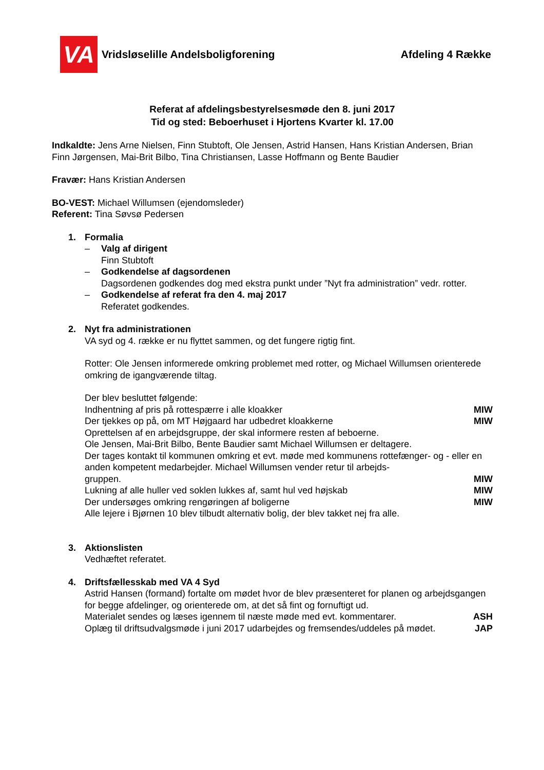VA
Vridsløselille Andelsboligforening
Afdeling 4 Række
Referat af afdelingsbestyrelsesmøde den 8. juni 2017
Tid og sted: Beboerhuset i Hjortens Kvarter kl. 17.00
Indkaldte: Jens Arne Nielsen, Finn Stubtoft, Ole Jensen, Astrid Hansen, Hans Kristian Andersen, Brian Finn Jørgensen, Mai-Brit Bilbo, Tina Christiansen, Lasse Hoffmann og Bente Baudier
Fravær: Hans Kristian Andersen
BO-VEST: Michael Willumsen (ejendomsleder)
Referent: Tina Søvsø Pedersen
1. Formalia
– Valg af dirigent
Finn Stubtoft
– Godkendelse af dagsordenen
Dagsordenen godkendes dog med ekstra punkt under ”Nyt fra administration” vedr. rotter.
– Godkendelse af referat fra den 4. maj 2017
Referatet godkendes.
2. Nyt fra administrationen
VA syd og 4. række er nu flyttet sammen, og det fungere rigtig fint.
Rotter: Ole Jensen informerede omkring problemet med rotter, og Michael Willumsen orienterede omkring de igangværende tiltag.
Der blev besluttet følgende:
Indhentning af pris på rottespærre i alle kloakker MIW
Der tjekkes op på, om MT Højgaard har udbedret kloakkerne MIW
Oprettelsen af en arbejdsgruppe, der skal informere resten af beboerne.
Ole Jensen, Mai-Brit Bilbo, Bente Baudier samt Michael Willumsen er deltagere.
Der tages kontakt til kommunen omkring et evt. møde med kommunens rottefænger- og - eller en anden kompetent medarbejder. Michael Willumsen vender retur til arbejds-
gruppen. MIW
Lukning af alle huller ved soklen lukkes af, samt hul ved højskab MIW
Der undersøges omkring rengøringen af boligerne MIW
Alle lejere i Bjørnen 10 blev tilbudt alternativ bolig, der blev takket nej fra alle.
3. Aktionslisten
Vedhæftet referatet.
4. Driftsfællesskab med VA 4 Syd
Astrid Hansen (formand) fortalte om mødet hvor de blev præsenteret for planen og arbejdsgangen for begge afdelinger, og orienterede om, at det så fint og fornuftigt ud.
Materialet sendes og læses igennem til næste møde med evt. kommentarer. ASH
Oplæg til driftsudvalgsmøde i juni 2017 udarbejdes og fremsendes/uddeles på mødet. JAP